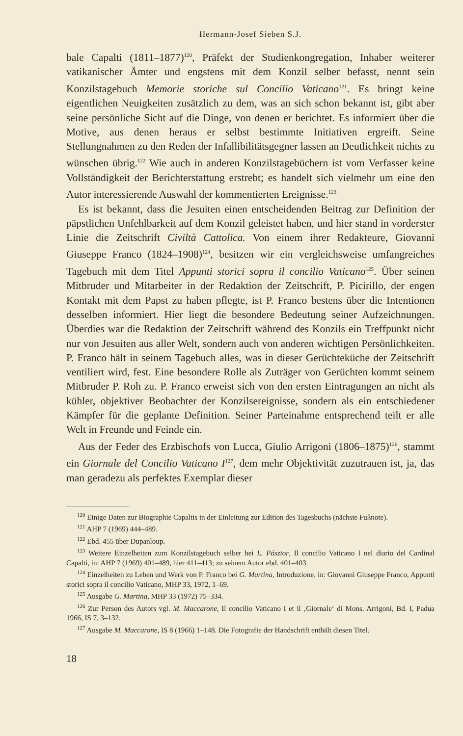Hermann-Josef Sieben S.J.
bale Capalti (1811–1877)<sup>120</sup>, Präfekt der Studienkongregation, Inhaber weiterer vatikanischer Ämter und engstens mit dem Konzil selber befasst, nennt sein Konzilstagebuch Memorie storiche sul Concilio Vaticano<sup>121</sup>. Es bringt keine eigentlichen Neuigkeiten zusätzlich zu dem, was an sich schon bekannt ist, gibt aber seine persönliche Sicht auf die Dinge, von denen er berichtet. Es informiert über die Motive, aus denen heraus er selbst bestimmte Initiativen ergreift. Seine Stellungnahmen zu den Reden der Infallibilitätsgegner lassen an Deutlichkeit nichts zu wünschen übrig.<sup>122</sup> Wie auch in anderen Konzilstagebüchern ist vom Verfasser keine Vollständigkeit der Berichterstattung erstrebt; es handelt sich vielmehr um eine den Autor interessierende Auswahl der kommentierten Ereignisse.<sup>123</sup>
Es ist bekannt, dass die Jesuiten einen entscheidenden Beitrag zur Definition der päpstlichen Unfehlbarkeit auf dem Konzil geleistet haben, und hier stand in vorderster Linie die Zeitschrift Civiltà Cattolica. Von einem ihrer Redakteure, Giovanni Giuseppe Franco (1824–1908)<sup>124</sup>, besitzen wir ein vergleichsweise umfangreiches Tagebuch mit dem Titel Appunti storici sopra il concilio Vaticano<sup>125</sup>. Über seinen Mitbruder und Mitarbeiter in der Redaktion der Zeitschrift, P. Picirillo, der engen Kontakt mit dem Papst zu haben pflegte, ist P. Franco bestens über die Intentionen desselben informiert. Hier liegt die besondere Bedeutung seiner Aufzeichnungen. Überdies war die Redaktion der Zeitschrift während des Konzils ein Treffpunkt nicht nur von Jesuiten aus aller Welt, sondern auch von anderen wichtigen Persönlichkeiten. P. Franco hält in seinem Tagebuch alles, was in dieser Gerüchteküche der Zeitschrift ventiliert wird, fest. Eine besondere Rolle als Zuträger von Gerüchten kommt seinem Mitbruder P. Roh zu. P. Franco erweist sich von den ersten Eintragungen an nicht als kühler, objektiver Beobachter der Konzilsereignisse, sondern als ein entschiedener Kämpfer für die geplante Definition. Seiner Parteinahme entsprechend teilt er alle Welt in Freunde und Feinde ein.
Aus der Feder des Erzbischofs von Lucca, Giulio Arrigoni (1806–1875)<sup>126</sup>, stammt ein Giornale del Concilio Vaticano I<sup>127</sup>, dem mehr Objektivität zuzutrauen ist, ja, das man geradezu als perfektes Exemplar dieser
<sup>120</sup> Einige Daten zur Biographie Capaltis in der Einleitung zur Edition des Tagesbuchs (nächste Fußnote).
<sup>121</sup> AHP 7 (1969) 444–489.
<sup>122</sup> Ebd. 455 über Dupanloup.
<sup>123</sup> Weitere Einzelheiten zum Konzilstagebuch selber bei L. Pásztor, Il concilio Vaticano I nel diario del Cardinal Capalti, in: AHP 7 (1969) 401–489, hier 411–413; zu seinem Autor ebd. 401–403.
<sup>124</sup> Einzelheiten zu Leben und Werk von P. Franco bei G. Martina, Introduzione, in: Giovanni Giuseppe Franco, Appunti storici sopra il concilio Vaticano, MHP 33, 1972, 1–69.
<sup>125</sup> Ausgabe G. Martina, MHP 33 (1972) 75–334.
<sup>126</sup> Zur Person des Autors vgl. M. Maccarone, Il concilio Vaticano I et il ‚Giornale‘ di Mons. Arrigoni, Bd. I, Padua 1966, IS 7, 3–132.
<sup>127</sup> Ausgabe M. Maccarone, IS 8 (1966) 1–148. Die Fotografie der Handschrift enthält diesen Titel.
18